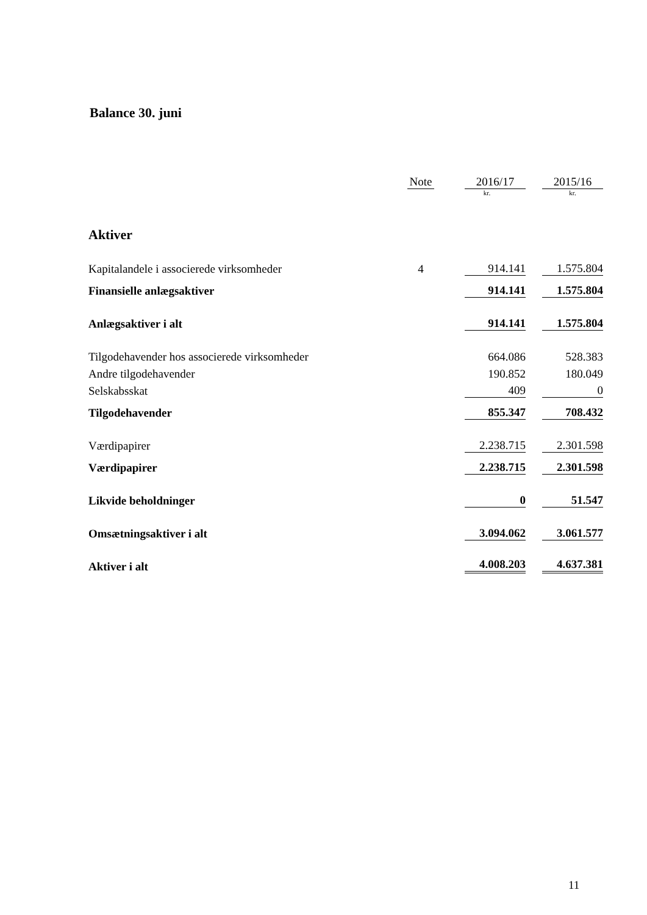Balance 30. juni
| | Note | 2016/17 | 2015/16 |
| --- | --- | --- | --- |
| | | kr. | kr. |
| Aktiver | | | |
| Kapitalandele i associerede virksomheder | 4 | 914.141 | 1.575.804 |
| Finansielle anlægsaktiver | | 914.141 | 1.575.804 |
| Anlægsaktiver i alt | | 914.141 | 1.575.804 |
| Tilgodehavender hos associerede virksomheder | | 664.086 | 528.383 |
| Andre tilgodehavender | | 190.852 | 180.049 |
| Selskabsskat | | 409 | 0 |
| Tilgodehavender | | 855.347 | 708.432 |
| Værdipapirer | | 2.238.715 | 2.301.598 |
| Værdipapirer | | 2.238.715 | 2.301.598 |
| Likvide beholdninger | | 0 | 51.547 |
| Omsætningsaktiver i alt | | 3.094.062 | 3.061.577 |
| Aktiver i alt | | 4.008.203 | 4.637.381 |
11